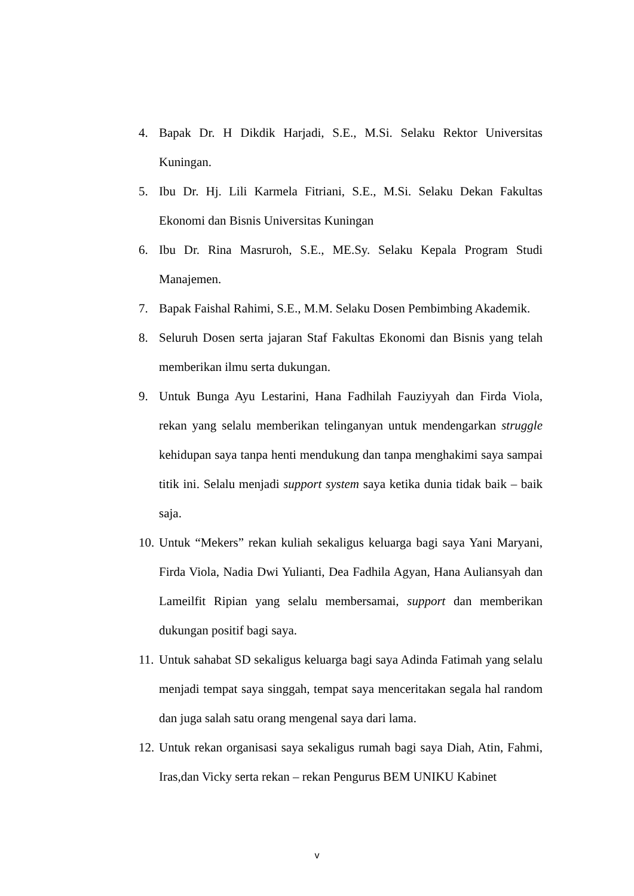4. Bapak Dr. H Dikdik Harjadi, S.E., M.Si. Selaku Rektor Universitas Kuningan.
5. Ibu Dr. Hj. Lili Karmela Fitriani, S.E., M.Si. Selaku Dekan Fakultas Ekonomi dan Bisnis Universitas Kuningan
6. Ibu Dr. Rina Masruroh, S.E., ME.Sy. Selaku Kepala Program Studi Manajemen.
7. Bapak Faishal Rahimi, S.E., M.M. Selaku Dosen Pembimbing Akademik.
8. Seluruh Dosen serta jajaran Staf Fakultas Ekonomi dan Bisnis yang telah memberikan ilmu serta dukungan.
9. Untuk Bunga Ayu Lestarini, Hana Fadhilah Fauziyyah dan Firda Viola, rekan yang selalu memberikan telinganyan untuk mendengarkan struggle kehidupan saya tanpa henti mendukung dan tanpa menghakimi saya sampai titik ini. Selalu menjadi support system saya ketika dunia tidak baik – baik saja.
10. Untuk “Mekers” rekan kuliah sekaligus keluarga bagi saya Yani Maryani, Firda Viola, Nadia Dwi Yulianti, Dea Fadhila Agyan, Hana Auliansyah dan Lameilfit Ripian yang selalu membersamai, support dan memberikan dukungan positif bagi saya.
11. Untuk sahabat SD sekaligus keluarga bagi saya Adinda Fatimah yang selalu menjadi tempat saya singgah, tempat saya menceritakan segala hal random dan juga salah satu orang mengenal saya dari lama.
12. Untuk rekan organisasi saya sekaligus rumah bagi saya Diah, Atin, Fahmi, Iras,dan Vicky serta rekan – rekan Pengurus BEM UNIKU Kabinet
v